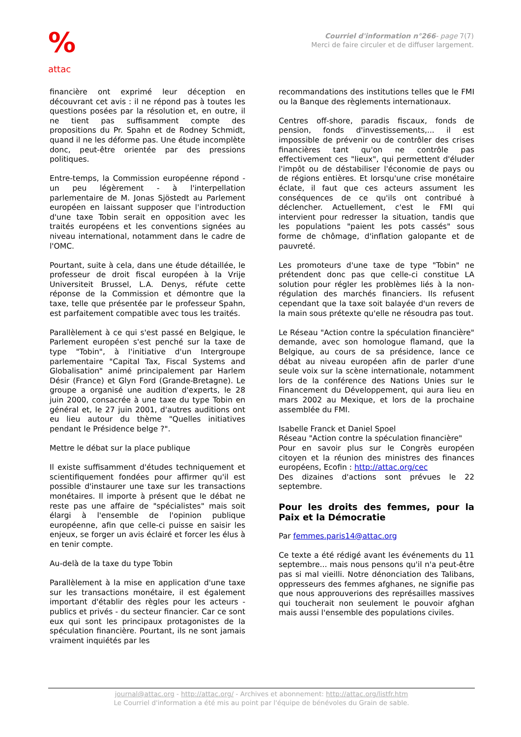%
attac
Courriel d'information n°266- page 7(7)
Merci de faire circuler et de diffuser largement.
financière ont exprimé leur déception en découvrant cet avis : il ne répond pas à toutes les questions posées par la résolution et, en outre, il ne tient pas suffisamment compte des propositions du Pr. Spahn et de Rodney Schmidt, quand il ne les déforme pas. Une étude incomplète donc, peut-être orientée par des pressions politiques.
Entre-temps, la Commission européenne répond - un peu légèrement - à l'interpellation parlementaire de M. Jonas Sjöstedt au Parlement européen en laissant supposer que l'introduction d'une taxe Tobin serait en opposition avec les traités européens et les conventions signées au niveau international, notamment dans le cadre de l'OMC.
Pourtant, suite à cela, dans une étude détaillée, le professeur de droit fiscal européen à la Vrije Universiteit Brussel, L.A. Denys, réfute cette réponse de la Commission et démontre que la taxe, telle que présentée par le professeur Spahn, est parfaitement compatible avec tous les traités.
Parallèlement à ce qui s'est passé en Belgique, le Parlement européen s'est penché sur la taxe de type "Tobin", à l'initiative d'un Intergroupe parlementaire "Capital Tax, Fiscal Systems and Globalisation" animé principalement par Harlem Désir (France) et Glyn Ford (Grande-Bretagne). Le groupe a organisé une audition d'experts, le 28 juin 2000, consacrée à une taxe du type Tobin en général et, le 27 juin 2001, d'autres auditions ont eu lieu autour du thème "Quelles initiatives pendant le Présidence belge ?".
Mettre le débat sur la place publique
Il existe suffisamment d'études techniquement et scientifiquement fondées pour affirmer qu'il est possible d'instaurer une taxe sur les transactions monétaires. Il importe à présent que le débat ne reste pas une affaire de "spécialistes" mais soit élargi à l'ensemble de l'opinion publique européenne, afin que celle-ci puisse en saisir les enjeux, se forger un avis éclairé et forcer les élus à en tenir compte.
Au-delà de la taxe du type Tobin
Parallèlement à la mise en application d'une taxe sur les transactions monétaire, il est également important d'établir des règles pour les acteurs - publics et privés - du secteur financier. Car ce sont eux qui sont les principaux protagonistes de la spéculation financière. Pourtant, ils ne sont jamais vraiment inquiétés par les
recommandations des institutions telles que le FMI ou la Banque des règlements internationaux.
Centres off-shore, paradis fiscaux, fonds de pension, fonds d'investissements,... il est impossible de prévenir ou de contrôler des crises financières tant qu'on ne contrôle pas effectivement ces "lieux", qui permettent d'éluder l'impôt ou de déstabiliser l'économie de pays ou de régions entières. Et lorsqu'une crise monétaire éclate, il faut que ces acteurs assument les conséquences de ce qu'ils ont contribué à déclencher. Actuellement, c'est le FMI qui intervient pour redresser la situation, tandis que les populations "paient les pots cassés" sous forme de chômage, d'inflation galopante et de pauvreté.
Les promoteurs d'une taxe de type "Tobin" ne prétendent donc pas que celle-ci constitue LA solution pour régler les problèmes liés à la non-régulation des marchés financiers. Ils refusent cependant que la taxe soit balayée d'un revers de la main sous prétexte qu'elle ne résoudra pas tout.
Le Réseau "Action contre la spéculation financière" demande, avec son homologue flamand, que la Belgique, au cours de sa présidence, lance ce débat au niveau européen afin de parler d'une seule voix sur la scène internationale, notamment lors de la conférence des Nations Unies sur le Financement du Développement, qui aura lieu en mars 2002 au Mexique, et lors de la prochaine assemblée du FMI.
Isabelle Franck et Daniel Spoel
Réseau "Action contre la spéculation financière"
Pour en savoir plus sur le Congrès européen citoyen et la réunion des ministres des finances européens, Ecofin : http://attac.org/cec
Des dizaines d'actions sont prévues le 22 septembre.
Pour les droits des femmes, pour la Paix et la Démocratie
Par femmes.paris14@attac.org
Ce texte a été rédigé avant les événements du 11 septembre... mais nous pensons qu'il n'a peut-être pas si mal vieilli. Notre dénonciation des Talibans, oppresseurs des femmes afghanes, ne signifie pas que nous approuverions des représailles massives qui toucherait non seulement le pouvoir afghan mais aussi l'ensemble des populations civiles.
journal@attac.org - http://attac.org/ - Archives et abonnement: http://attac.org/listfr.htm
Le Courriel d'information a été mis au point par l'équipe de bénévoles du Grain de sable.